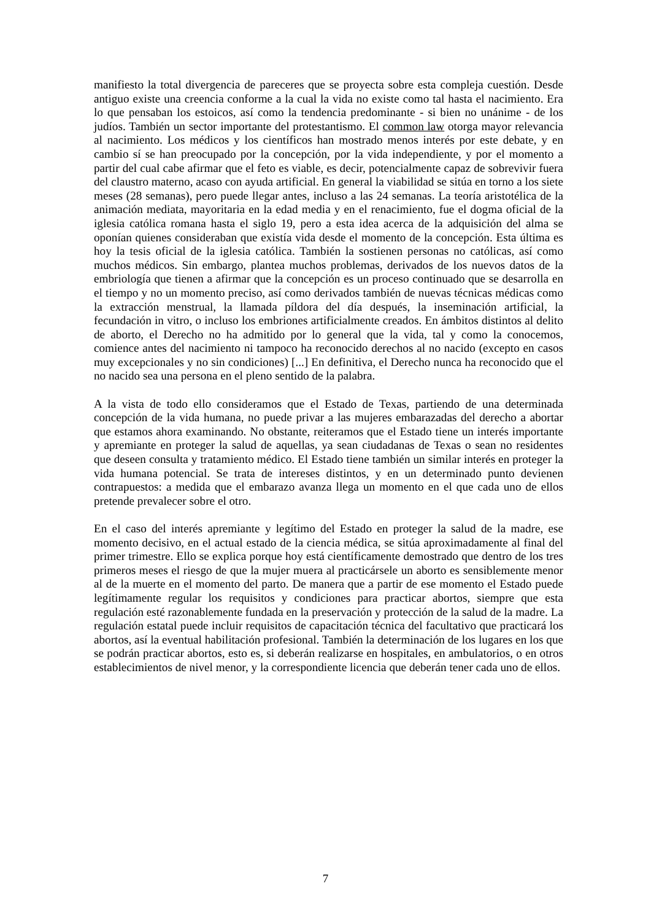manifiesto la total divergencia de pareceres que se proyecta sobre esta compleja cuestión. Desde antiguo existe una creencia conforme a la cual la vida no existe como tal hasta el nacimiento. Era lo que pensaban los estoicos, así como la tendencia predominante - si bien no unánime - de los judíos. También un sector importante del protestantismo. El common law otorga mayor relevancia al nacimiento. Los médicos y los científicos han mostrado menos interés por este debate, y en cambio sí se han preocupado por la concepción, por la vida independiente, y por el momento a partir del cual cabe afirmar que el feto es viable, es decir, potencialmente capaz de sobrevivir fuera del claustro materno, acaso con ayuda artificial. En general la viabilidad se sitúa en torno a los siete meses (28 semanas), pero puede llegar antes, incluso a las 24 semanas. La teoría aristotélica de la animación mediata, mayoritaria en la edad media y en el renacimiento, fue el dogma oficial de la iglesia católica romana hasta el siglo 19, pero a esta idea acerca de la adquisición del alma se oponían quienes consideraban que existía vida desde el momento de la concepción. Esta última es hoy la tesis oficial de la iglesia católica. También la sostienen personas no católicas, así como muchos médicos. Sin embargo, plantea muchos problemas, derivados de los nuevos datos de la embriología que tienen a afirmar que la concepción es un proceso continuado que se desarrolla en el tiempo y no un momento preciso, así como derivados también de nuevas técnicas médicas como la extracción menstrual, la llamada píldora del día después, la inseminación artificial, la fecundación in vitro, o incluso los embriones artificialmente creados. En ámbitos distintos al delito de aborto, el Derecho no ha admitido por lo general que la vida, tal y como la conocemos, comience antes del nacimiento ni tampoco ha reconocido derechos al no nacido (excepto en casos muy excepcionales y no sin condiciones) [...] En definitiva, el Derecho nunca ha reconocido que el no nacido sea una persona en el pleno sentido de la palabra.
A la vista de todo ello consideramos que el Estado de Texas, partiendo de una determinada concepción de la vida humana, no puede privar a las mujeres embarazadas del derecho a abortar que estamos ahora examinando. No obstante, reiteramos que el Estado tiene un interés importante y apremiante en proteger la salud de aquellas, ya sean ciudadanas de Texas o sean no residentes que deseen consulta y tratamiento médico. El Estado tiene también un similar interés en proteger la vida humana potencial. Se trata de intereses distintos, y en un determinado punto devienen contrapuestos: a medida que el embarazo avanza llega un momento en el que cada uno de ellos pretende prevalecer sobre el otro.
En el caso del interés apremiante y legítimo del Estado en proteger la salud de la madre, ese momento decisivo, en el actual estado de la ciencia médica, se sitúa aproximadamente al final del primer trimestre. Ello se explica porque hoy está científicamente demostrado que dentro de los tres primeros meses el riesgo de que la mujer muera al practicársele un aborto es sensiblemente menor al de la muerte en el momento del parto. De manera que a partir de ese momento el Estado puede legítimamente regular los requisitos y condiciones para practicar abortos, siempre que esta regulación esté razonablemente fundada en la preservación y protección de la salud de la madre. La regulación estatal puede incluir requisitos de capacitación técnica del facultativo que practicará los abortos, así la eventual habilitación profesional. También la determinación de los lugares en los que se podrán practicar abortos, esto es, si deberán realizarse en hospitales, en ambulatorios, o en otros establecimientos de nivel menor, y la correspondiente licencia que deberán tener cada uno de ellos.
7